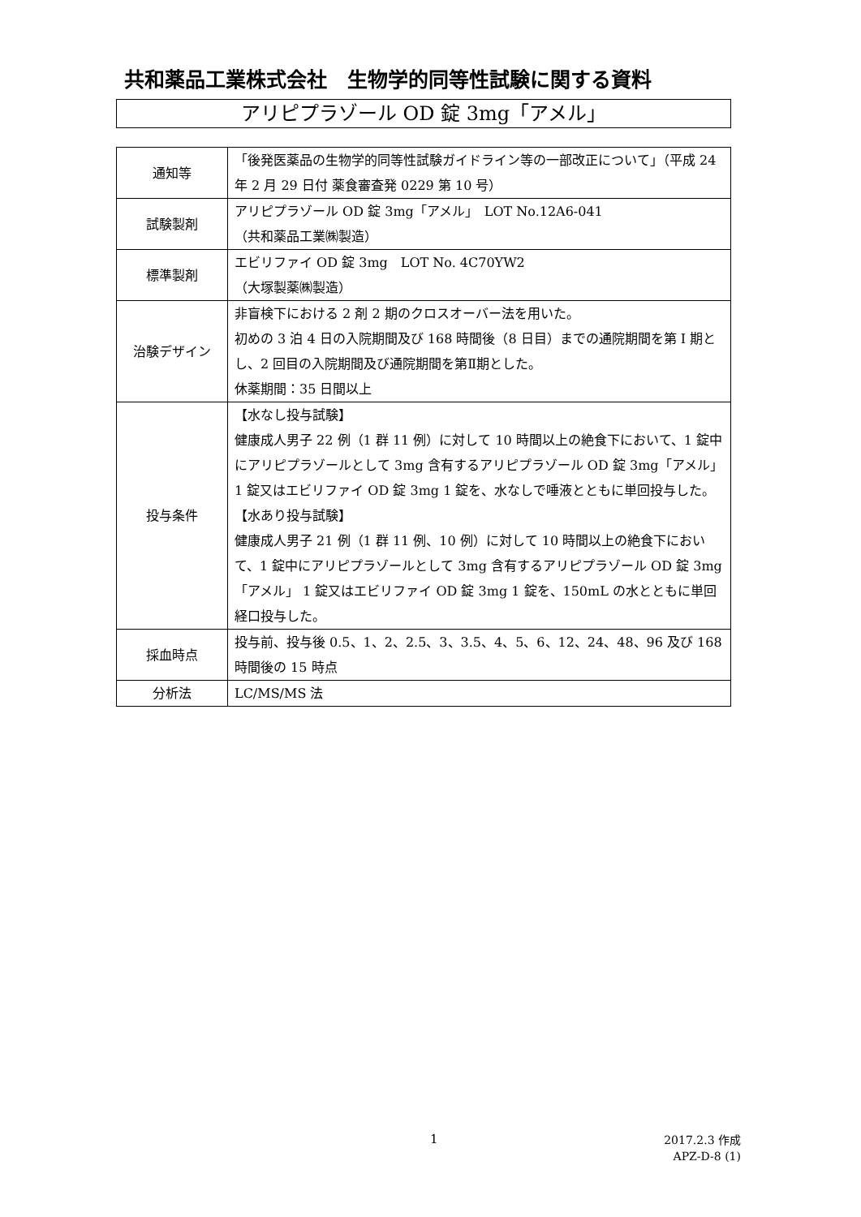共和薬品工業株式会社　生物学的同等性試験に関する資料
アリピプラゾール OD 錠 3mg「アメル」
| 通知等 | 「後発医薬品の生物学的同等性試験ガイドライン等の一部改正について」（平成 24 年 2 月 29 日付 薬食審査発 0229 第 10 号） |
| 試験製剤 | アリピプラゾール OD 錠 3mg「アメル」 LOT No.12A6-041 （共和薬品工業㈱製造） |
| 標準製剤 | エビリファイ OD 錠 3mg LOT No. 4C70YW2 （大塚製薬㈱製造） |
| 治験デザイン | 非盲検下における 2 剤 2 期のクロスオーバー法を用いた。 初めの 3 泊 4 日の入院期間及び 168 時間後（8 日目）までの通院期間を第 I 期とし、2 回目の入院期間及び通院期間を第Ⅱ期とした。 休薬期間：35 日間以上 |
| 投与条件 | 【水なし投与試験】 健康成人男子 22 例（1 群 11 例）に対して 10 時間以上の絶食下において、1 錠中にアリピプラゾールとして 3mg 含有するアリピプラゾール OD 錠 3mg「アメル」 1 錠又はエビリファイ OD 錠 3mg 1 錠を、水なしで唾液とともに単回投与した。 【水あり投与試験】 健康成人男子 21 例（1 群 11 例、10 例）に対して 10 時間以上の絶食下において、1 錠中にアリピプラゾールとして 3mg 含有するアリピプラゾール OD 錠 3mg「アメル」 1 錠又はエビリファイ OD 錠 3mg 1 錠を、150mL の水とともに単回経口投与した。 |
| 採血時点 | 投与前、投与後 0.5、1、2、2.5、3、3.5、4、5、6、12、24、48、96 及び 168 時間後の 15 時点 |
| 分析法 | LC/MS/MS 法 |
1
2017.2.3 作成
APZ-D-8 (1)